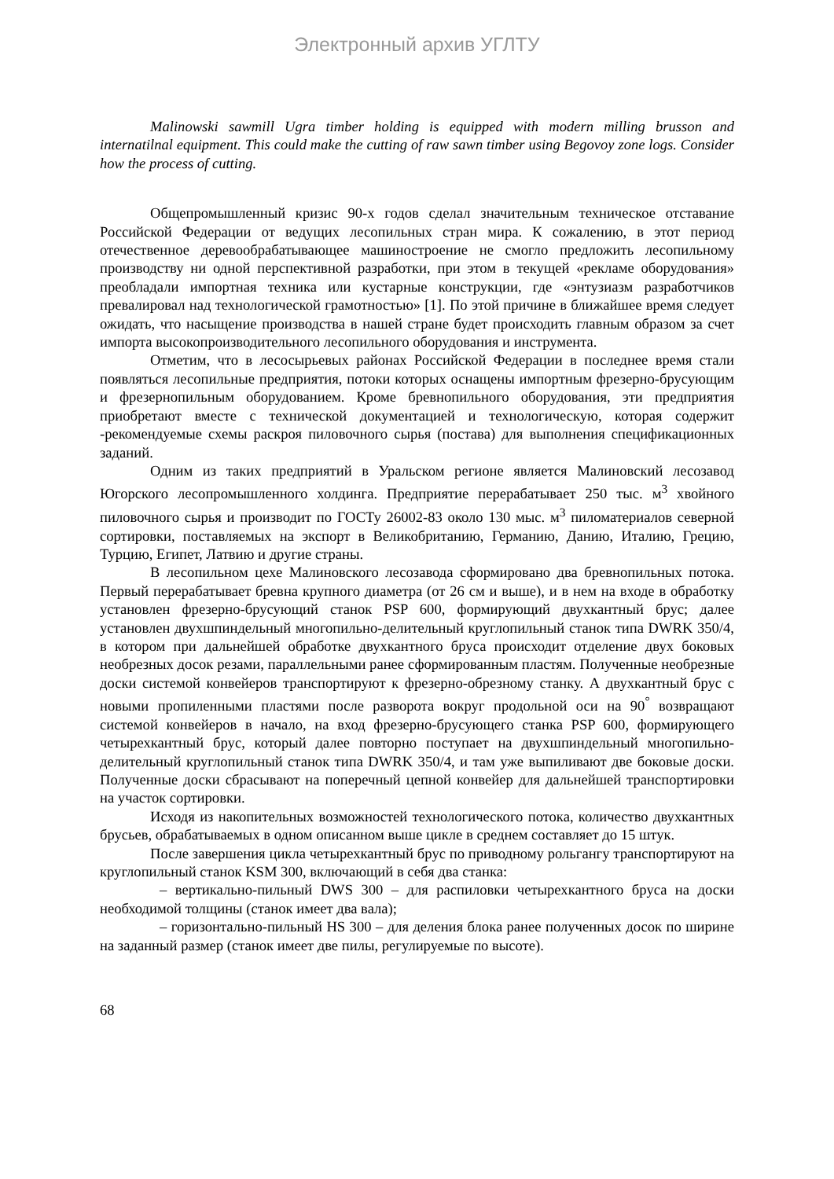Электронный архив УГЛТУ
Malinowski sawmill Ugra timber holding is equipped with modern milling brusson and internatilnal equipment. This could make the cutting of raw sawn timber using Begovoy zone logs. Consider how the process of cutting.
Общепромышленный кризис 90-х годов сделал значительным техническое отставание Российской Федерации от ведущих лесопильных стран мира. К сожалению, в этот период отечественное деревообрабатывающее машиностроение не смогло предложить лесопильному производству ни одной перспективной разработки, при этом в текущей «рекламе оборудования» преобладали импортная техника или кустарные конструкции, где «энтузиазм разработчиков превалировал над технологической грамотностью» [1]. По этой причине в ближайшее время следует ожидать, что насыщение производства в нашей стране будет происходить главным образом за счет импорта высокопроизводительного лесопильного оборудования и инструмента.
Отметим, что в лесосырьевых районах Российской Федерации в последнее время стали появляться лесопильные предприятия, потоки которых оснащены импортным фрезерно-брусующим и фрезернопильным оборудованием. Кроме бревнопильного оборудования, эти предприятия приобретают вместе с технической документацией и технологическую, которая содержит -рекомендуемые схемы раскроя пиловочного сырья (постава) для выполнения спецификационных заданий.
Одним из таких предприятий в Уральском регионе является Малиновский лесозавод Югорского лесопромышленного холдинга. Предприятие перерабатывает 250 тыс. м<sup>3</sup> хвойного пиловочного сырья и производит по ГОСТу 26002-83 около 130 мыс. м<sup>3</sup> пиломатериалов северной сортировки, поставляемых на экспорт в Великобританию, Германию, Данию, Италию, Грецию, Турцию, Египет, Латвию и другие страны.
В лесопильном цехе Малиновского лесозавода сформировано два бревнопильных потока. Первый перерабатывает бревна крупного диаметра (от 26 см и выше), и в нем на входе в обработку установлен фрезерно-брусующий станок PSP 600, формирующий двухкантный брус; далее установлен двухшпиндельный многопильно-делительный круглопильный станок типа DWRK 350/4, в котором при дальнейшей обработке двухкантного бруса происходит отделение двух боковых необрезных досок резами, параллельными ранее сформированным пластям. Полученные необрезные доски системой конвейеров транспортируют к фрезерно-обрезному станку. А двухкантный брус с новыми пропиленными пластями после разворота вокруг продольной оси на 90<sup>°</sup> возвращают системой конвейеров в начало, на вход фрезерно-брусующего станка PSP 600, формирующего четырехкантный брус, который далее повторно поступает на двухшпиндельный многопильно-делительный круглопильный станок типа DWRK 350/4, и там уже выпиливают две боковые доски. Полученные доски сбрасывают на поперечный цепной конвейер для дальнейшей транспортировки на участок сортировки.
Исходя из накопительных возможностей технологического потока, количество двухкантных брусьев, обрабатываемых в одном описанном выше цикле в среднем составляет до 15 штук.
После завершения цикла четырехкантный брус по приводному рольгангу транспортируют на круглопильный станок KSM 300, включающий в себя два станка:
– вертикально-пильный DWS 300 – для распиловки четырехкантного бруса на доски необходимой толщины (станок имеет два вала);
– горизонтально-пильный HS 300 – для деления блока ранее полученных досок по ширине на заданный размер (станок имеет две пилы, регулируемые по высоте).
68